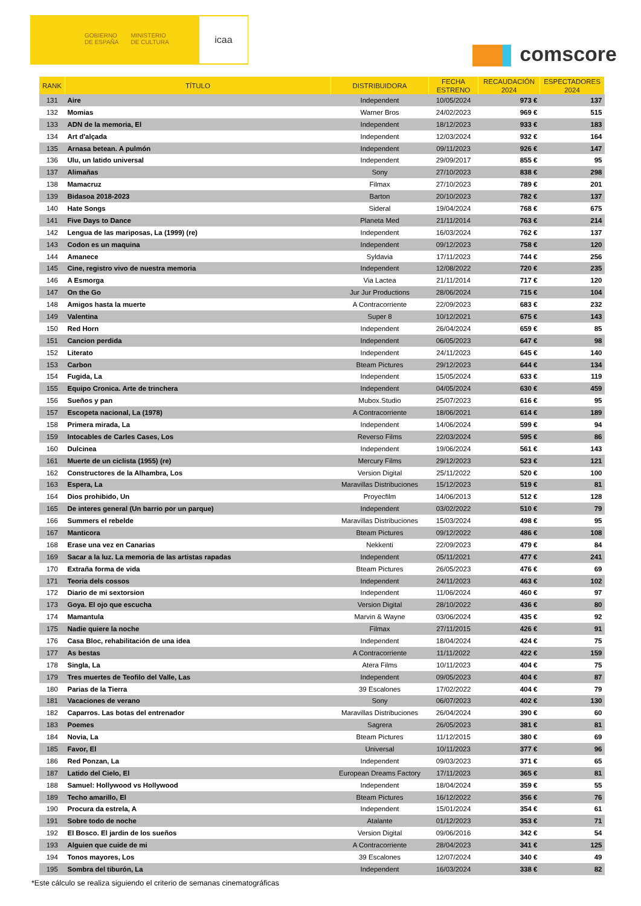GOBIERNO
DE ESPAÑA
MINISTERIO
DE CULTURA
icaa
comscore
| RANK | TÍTULO | DISTRIBUIDORA | FECHA ESTRENO | RECAUDACIÓN 2024 | ESPECTADORES 2024 |
| --- | --- | --- | --- | --- | --- |
| 131 | Aire | Independent | 10/05/2024 | 973 € | 137 |
| 132 | Momias | Warner Bros | 24/02/2023 | 969 € | 515 |
| 133 | ADN de la memoria, El | Independent | 18/12/2023 | 933 € | 183 |
| 134 | Art d'alçada | Independent | 12/03/2024 | 932 € | 164 |
| 135 | Arnasa betean. A pulmón | Independent | 09/11/2023 | 926 € | 147 |
| 136 | Ulu, un latido universal | Independent | 29/09/2017 | 855 € | 95 |
| 137 | Alimañas | Sony | 27/10/2023 | 838 € | 298 |
| 138 | Mamacruz | Filmax | 27/10/2023 | 789 € | 201 |
| 139 | Bidasoa 2018-2023 | Barton | 20/10/2023 | 782 € | 137 |
| 140 | Hate Songs | Sideral | 19/04/2024 | 768 € | 675 |
| 141 | Five Days to Dance | Planeta Med | 21/11/2014 | 763 € | 214 |
| 142 | Lengua de las mariposas, La (1999) (re) | Independent | 16/03/2024 | 762 € | 137 |
| 143 | Codon es un maquina | Independent | 09/12/2023 | 758 € | 120 |
| 144 | Amanece | Syldavia | 17/11/2023 | 744 € | 256 |
| 145 | Cine, registro vivo de nuestra memoria | Independent | 12/08/2022 | 720 € | 235 |
| 146 | A Esmorga | Via Lactea | 21/11/2014 | 717 € | 120 |
| 147 | On the Go | Jur Jur Productions | 28/06/2024 | 715 € | 104 |
| 148 | Amigos hasta la muerte | A Contracorriente | 22/09/2023 | 683 € | 232 |
| 149 | Valentina | Super 8 | 10/12/2021 | 675 € | 143 |
| 150 | Red Horn | Independent | 26/04/2024 | 659 € | 85 |
| 151 | Cancion perdida | Independent | 06/05/2023 | 647 € | 98 |
| 152 | Literato | Independent | 24/11/2023 | 645 € | 140 |
| 153 | Carbon | Bteam Pictures | 29/12/2023 | 644 € | 134 |
| 154 | Fugida, La | Independent | 15/05/2024 | 633 € | 119 |
| 155 | Equipo Cronica. Arte de trinchera | Independent | 04/05/2024 | 630 € | 459 |
| 156 | Sueños y pan | Mubox.Studio | 25/07/2023 | 616 € | 95 |
| 157 | Escopeta nacional, La (1978) | A Contracorriente | 18/06/2021 | 614 € | 189 |
| 158 | Primera mirada, La | Independent | 14/06/2024 | 599 € | 94 |
| 159 | Intocables de Carles Cases, Los | Reverso Films | 22/03/2024 | 595 € | 86 |
| 160 | Dulcinea | Independent | 19/06/2024 | 561 € | 143 |
| 161 | Muerte de un ciclista (1955) (re) | Mercury Films | 29/12/2023 | 523 € | 121 |
| 162 | Constructores de la Alhambra, Los | Version Digital | 25/11/2022 | 520 € | 100 |
| 163 | Espera, La | Maravillas Distribuciones | 15/12/2023 | 519 € | 81 |
| 164 | Dios prohibido, Un | Proyecfilm | 14/06/2013 | 512 € | 128 |
| 165 | De interes general (Un barrio por un parque) | Independent | 03/02/2022 | 510 € | 79 |
| 166 | Summers el rebelde | Maravillas Distribuciones | 15/03/2024 | 498 € | 95 |
| 167 | Manticora | Bteam Pictures | 09/12/2022 | 486 € | 108 |
| 168 | Erase una vez en Canarias | Nekkenti | 22/09/2023 | 479 € | 84 |
| 169 | Sacar a la luz. La memoria de las artistas rapadas | Independent | 05/11/2021 | 477 € | 241 |
| 170 | Extraña forma de vida | Bteam Pictures | 26/05/2023 | 476 € | 69 |
| 171 | Teoria dels cossos | Independent | 24/11/2023 | 463 € | 102 |
| 172 | Diario de mi sextorsion | Independent | 11/06/2024 | 460 € | 97 |
| 173 | Goya. El ojo que escucha | Version Digital | 28/10/2022 | 436 € | 80 |
| 174 | Mamantula | Marvin & Wayne | 03/06/2024 | 435 € | 92 |
| 175 | Nadie quiere la noche | Filmax | 27/11/2015 | 426 € | 91 |
| 176 | Casa Bloc, rehabilitación de una idea | Independent | 18/04/2024 | 424 € | 75 |
| 177 | As bestas | A Contracorriente | 11/11/2022 | 422 € | 159 |
| 178 | Singla, La | Atera Films | 10/11/2023 | 404 € | 75 |
| 179 | Tres muertes de Teofilo del Valle, Las | Independent | 09/05/2023 | 404 € | 87 |
| 180 | Parias de la Tierra | 39 Escalones | 17/02/2022 | 404 € | 79 |
| 181 | Vacaciones de verano | Sony | 06/07/2023 | 402 € | 130 |
| 182 | Caparros. Las botas del entrenador | Maravillas Distribuciones | 26/04/2024 | 390 € | 60 |
| 183 | Poemes | Sagrera | 26/05/2023 | 381 € | 81 |
| 184 | Novia, La | Bteam Pictures | 11/12/2015 | 380 € | 69 |
| 185 | Favor, El | Universal | 10/11/2023 | 377 € | 96 |
| 186 | Red Ponzan, La | Independent | 09/03/2023 | 371 € | 65 |
| 187 | Latido del Cielo, El | European Dreams Factory | 17/11/2023 | 365 € | 81 |
| 188 | Samuel: Hollywood vs Hollywood | Independent | 18/04/2024 | 359 € | 55 |
| 189 | Techo amarillo, El | Bteam Pictures | 16/12/2022 | 356 € | 76 |
| 190 | Procura da estrela, A | Independent | 15/01/2024 | 354 € | 61 |
| 191 | Sobre todo de noche | Atalante | 01/12/2023 | 353 € | 71 |
| 192 | El Bosco. El jardin de los sueños | Version Digital | 09/06/2016 | 342 € | 54 |
| 193 | Alguien que cuide de mi | A Contracorriente | 28/04/2023 | 341 € | 125 |
| 194 | Tonos mayores, Los | 39 Escalones | 12/07/2024 | 340 € | 49 |
| 195 | Sombra del tiburón, La | Independent | 16/03/2024 | 338 € | 82 |
*Este cálculo se realiza siguiendo el criterio de semanas cinematográficas